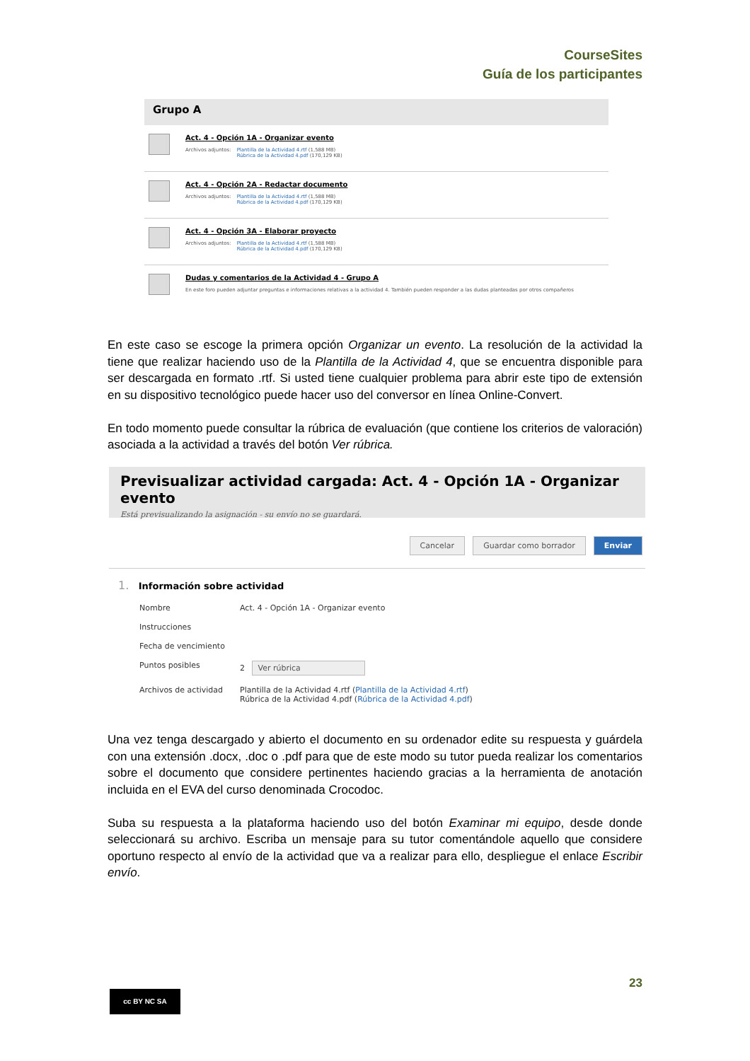CourseSites
Guía de los participantes
Grupo A
Act. 4 - Opción 1A - Organizar evento
Archivos adjuntos: Plantilla de la Actividad 4.rtf (1,588 MB)
Rúbrica de la Actividad 4.pdf (170,129 KB)
Act. 4 - Opción 2A - Redactar documento
Archivos adjuntos: Plantilla de la Actividad 4.rtf (1,588 MB)
Rúbrica de la Actividad 4.pdf (170,129 KB)
Act. 4 - Opción 3A - Elaborar proyecto
Archivos adjuntos: Plantilla de la Actividad 4.rtf (1,588 MB)
Rúbrica de la Actividad 4.pdf (170,129 KB)
Dudas y comentarios de la Actividad 4 - Grupo A
En este foro pueden adjuntar preguntas e informaciones relativas a la actividad 4. También pueden responder a las dudas planteadas por otros compañeros
En este caso se escoge la primera opción Organizar un evento. La resolución de la actividad la tiene que realizar haciendo uso de la Plantilla de la Actividad 4, que se encuentra disponible para ser descargada en formato .rtf. Si usted tiene cualquier problema para abrir este tipo de extensión en su dispositivo tecnológico puede hacer uso del conversor en línea Online-Convert.
En todo momento puede consultar la rúbrica de evaluación (que contiene los criterios de valoración) asociada a la actividad a través del botón Ver rúbrica.
Previsualizar actividad cargada: Act. 4 - Opción 1A - Organizar evento
Está previsualizando la asignación - su envío no se guardará.
Cancelar Guardar como borrador Enviar
1. Información sobre actividad
Nombre Act. 4 - Opción 1A - Organizar evento
Instrucciones
Fecha de vencimiento
Puntos posibles 2 Ver rúbrica
Archivos de actividad Plantilla de la Actividad 4.rtf (Plantilla de la Actividad 4.rtf)
Rúbrica de la Actividad 4.pdf (Rúbrica de la Actividad 4.pdf)
Una vez tenga descargado y abierto el documento en su ordenador edite su respuesta y guárdela con una extensión .docx, .doc o .pdf para que de este modo su tutor pueda realizar los comentarios sobre el documento que considere pertinentes haciendo gracias a la herramienta de anotación incluida en el EVA del curso denominada Crocodoc.
Suba su respuesta a la plataforma haciendo uso del botón Examinar mi equipo, desde donde seleccionará su archivo. Escriba un mensaje para su tutor comentándole aquello que considere oportuno respecto al envío de la actividad que va a realizar para ello, despliegue el enlace Escribir envío.
23
cc BY NC SA